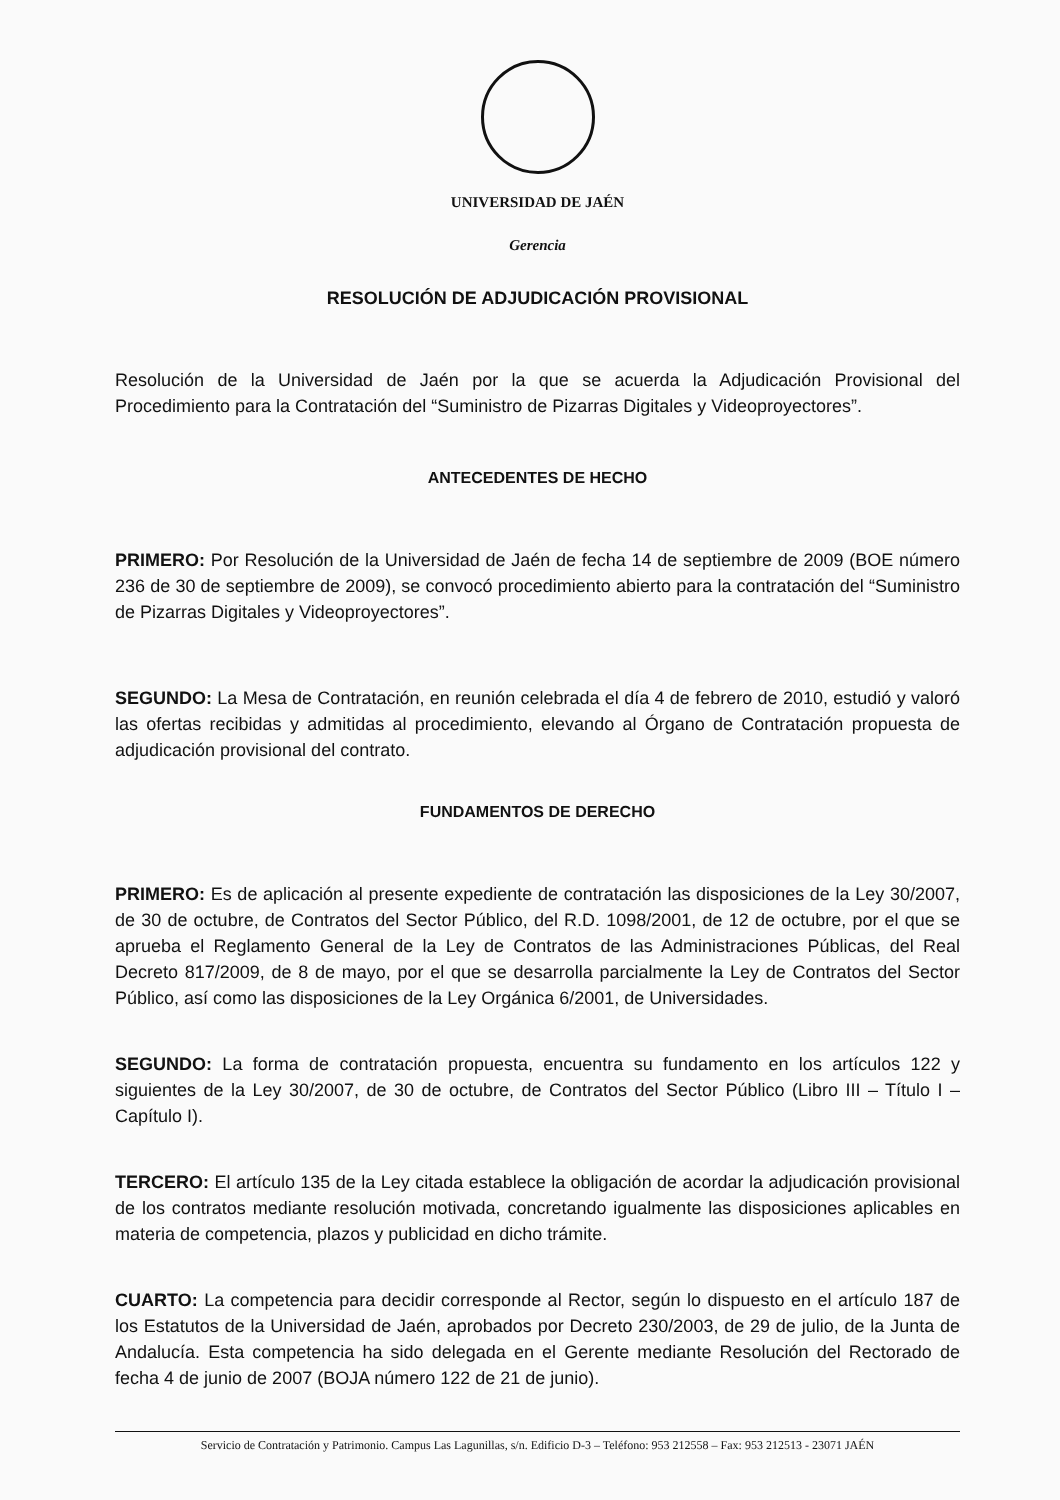UNIVERSIDAD DE JAÉN
Gerencia
RESOLUCIÓN DE ADJUDICACIÓN PROVISIONAL
Resolución de la Universidad de Jaén por la que se acuerda la Adjudicación Provisional del Procedimiento para la Contratación del “Suministro de Pizarras Digitales y Videoproyectores”.
ANTECEDENTES DE HECHO
PRIMERO: Por Resolución de la Universidad de Jaén de fecha 14 de septiembre de 2009 (BOE número 236 de 30 de septiembre de 2009), se convocó procedimiento abierto para la contratación del “Suministro de Pizarras Digitales y Videoproyectores”.
SEGUNDO: La Mesa de Contratación, en reunión celebrada el día 4 de febrero de 2010, estudió y valoró las ofertas recibidas y admitidas al procedimiento, elevando al Órgano de Contratación propuesta de adjudicación provisional del contrato.
FUNDAMENTOS DE DERECHO
PRIMERO: Es de aplicación al presente expediente de contratación las disposiciones de la Ley 30/2007, de 30 de octubre, de Contratos del Sector Público, del R.D. 1098/2001, de 12 de octubre, por el que se aprueba el Reglamento General de la Ley de Contratos de las Administraciones Públicas, del Real Decreto 817/2009, de 8 de mayo, por el que se desarrolla parcialmente la Ley de Contratos del Sector Público, así como las disposiciones de la Ley Orgánica 6/2001, de Universidades.
SEGUNDO: La forma de contratación propuesta, encuentra su fundamento en los artículos 122 y siguientes de la Ley 30/2007, de 30 de octubre, de Contratos del Sector Público (Libro III – Título I – Capítulo I).
TERCERO: El artículo 135 de la Ley citada establece la obligación de acordar la adjudicación provisional de los contratos mediante resolución motivada, concretando igualmente las disposiciones aplicables en materia de competencia, plazos y publicidad en dicho trámite.
CUARTO: La competencia para decidir corresponde al Rector, según lo dispuesto en el artículo 187 de los Estatutos de la Universidad de Jaén, aprobados por Decreto 230/2003, de 29 de julio, de la Junta de Andalucía. Esta competencia ha sido delegada en el Gerente mediante Resolución del Rectorado de fecha 4 de junio de 2007 (BOJA número 122 de 21 de junio).
Servicio de Contratación y Patrimonio. Campus Las Lagunillas, s/n. Edificio D-3 – Teléfono: 953 212558 – Fax: 953 212513 - 23071 JAÉN